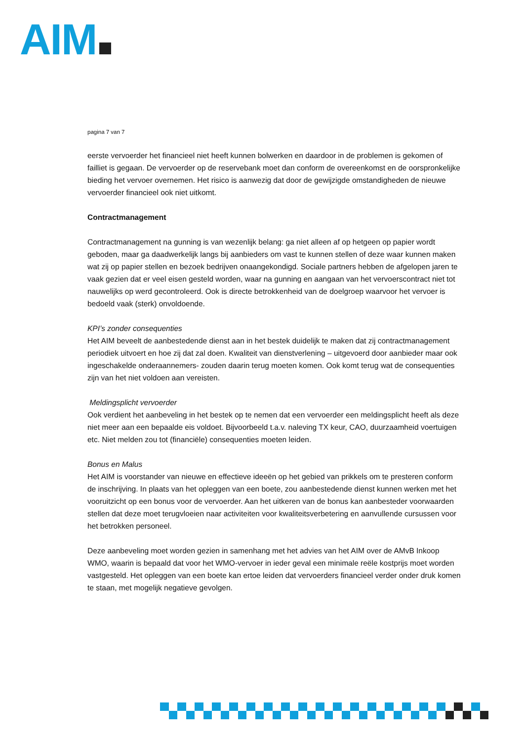AIM
pagina 7 van 7
eerste vervoerder het financieel niet heeft kunnen bolwerken en daardoor in de problemen is gekomen of failliet is gegaan. De vervoerder op de reservebank moet dan conform de overeenkomst en de oorspronkelijke bieding het vervoer overnemen. Het risico is aanwezig dat door de gewijzigde omstandigheden de nieuwe vervoerder financieel ook niet uitkomt.
Contractmanagement
Contractmanagement na gunning is van wezenlijk belang: ga niet alleen af op hetgeen op papier wordt geboden, maar ga daadwerkelijk langs bij aanbieders om vast te kunnen stellen of deze waar kunnen maken wat zij op papier stellen en bezoek bedrijven onaangekondigd. Sociale partners hebben de afgelopen jaren te vaak gezien dat er veel eisen gesteld worden, waar na gunning en aangaan van het vervoerscontract niet tot nauwelijks op werd gecontroleerd. Ook is directe betrokkenheid van de doelgroep waarvoor het vervoer is bedoeld vaak (sterk) onvoldoende.
KPI’s zonder consequenties
Het AIM beveelt de aanbestedende dienst aan in het bestek duidelijk te maken dat zij contractmanagement periodiek uitvoert en hoe zij dat zal doen. Kwaliteit van dienstverlening – uitgevoerd door aanbieder maar ook ingeschakelde onderaannemers- zouden daarin terug moeten komen. Ook komt terug wat de consequenties zijn van het niet voldoen aan vereisten.
Meldingsplicht vervoerder
Ook verdient het aanbeveling in het bestek op te nemen dat een vervoerder een meldingsplicht heeft als deze niet meer aan een bepaalde eis voldoet. Bijvoorbeeld t.a.v. naleving TX keur, CAO, duurzaamheid voertuigen etc. Niet melden zou tot (financiële) consequenties moeten leiden.
Bonus en Malus
Het AIM is voorstander van nieuwe en effectieve ideeën op het gebied van prikkels om te presteren conform de inschrijving. In plaats van het opleggen van een boete, zou aanbestedende dienst kunnen werken met het vooruitzicht op een bonus voor de vervoerder. Aan het uitkeren van de bonus kan aanbesteder voorwaarden stellen dat deze moet terugvloeien naar activiteiten voor kwaliteitsverbetering en aanvullende cursussen voor het betrokken personeel.
Deze aanbeveling moet worden gezien in samenhang met het advies van het AIM over de AMvB Inkoop WMO, waarin is bepaald dat voor het WMO-vervoer in ieder geval een minimale reële kostprijs moet worden vastgesteld. Het opleggen van een boete kan ertoe leiden dat vervoerders financieel verder onder druk komen te staan, met mogelijk negatieve gevolgen.